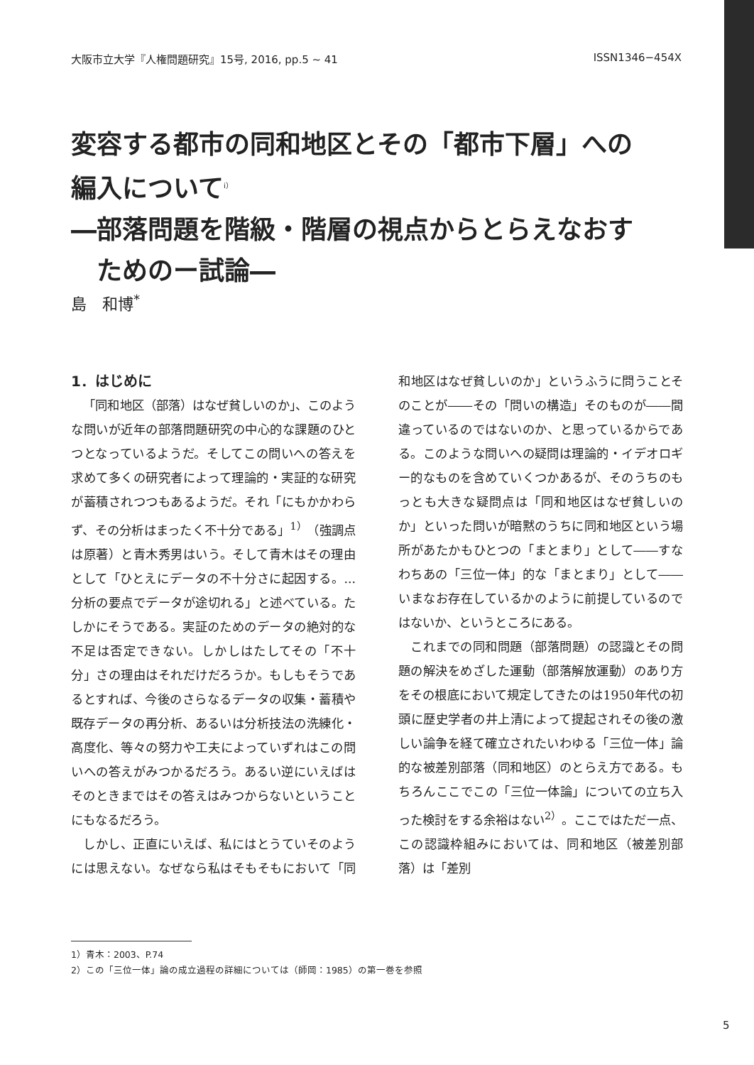大阪市立大学『人権問題研究』15号, 2016, pp.5 ~ 41 ISSN1346−454X
変容する都市の同和地区とその「都市下層」への
編入について<sup>i）</sup>
―部落問題を階級・階層の視点からとらえなおす
　ためのー試論―
島　和博<sup>*</sup>
1．はじめに
「同和地区（部落）はなぜ貧しいのか」、このような問いが近年の部落問題研究の中心的な課題のひとつとなっているようだ。そしてこの問いへの答えを求めて多くの研究者によって理論的・実証的な研究が蓄積されつつもあるようだ。それ「にもかかわらず、その分析はまったく不十分である」<sup>1）</sup>（強調点は原著）と青木秀男はいう。そして青木はその理由として「ひとえにデータの不十分さに起因する。...分析の要点でデータが途切れる」と述べている。たしかにそうである。実証のためのデータの絶対的な不足は否定できない。しかしはたしてその「不十分」さの理由はそれだけだろうか。もしもそうであるとすれば、今後のさらなるデータの収集・蓄積や既存データの再分析、あるいは分析技法の洗練化・高度化、等々の努力や工夫によっていずれはこの問いへの答えがみつかるだろう。あるい逆にいえばはそのときまではその答えはみつからないということにもなるだろう。
しかし、正直にいえば、私にはとうていそのようには思えない。なぜなら私はそもそもにおいて「同和地区はなぜ貧しいのか」というふうに問うことそのことが――その「問いの構造」そのものが――間違っているのではないのか、と思っているからである。このような問いへの疑問は理論的・イデオロギー的なものを含めていくつかあるが、そのうちのもっとも大きな疑問点は「同和地区はなぜ貧しいのか」といった問いが暗黙のうちに同和地区という場所があたかもひとつの「まとまり」として――すなわちあの「三位一体」的な「まとまり」として――いまなお存在しているかのように前提しているのではないか、というところにある。
これまでの同和問題（部落問題）の認識とその問題の解決をめざした運動（部落解放運動）のあり方をその根底において規定してきたのは1950年代の初頭に歴史学者の井上清によって提起されその後の激しい論争を経て確立されたいわゆる「三位一体」論的な被差別部落（同和地区）のとらえ方である。もちろんここでこの「三位一体論」についての立ち入った検討をする余裕はない<sup>2）</sup>。ここではただ一点、この認識枠組みにおいては、同和地区（被差別部落）は「差別
1）青木：2003、P.74
2）この「三位一体」論の成立過程の詳細については（師岡：1985）の第一巻を参照
5